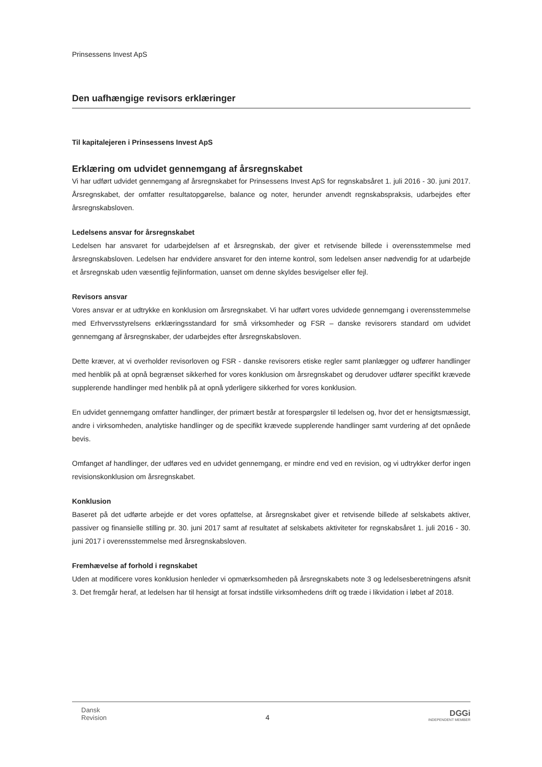Prinsessens Invest ApS
Den uafhængige revisors erklæringer
Til kapitalejeren i Prinsessens Invest ApS
Erklæring om udvidet gennemgang af årsregnskabet
Vi har udført udvidet gennemgang af årsregnskabet for Prinsessens Invest ApS for regnskabsåret 1. juli 2016 - 30. juni 2017. Årsregnskabet, der omfatter resultatopgørelse, balance og noter, herunder anvendt regnskabspraksis, udarbejdes efter årsregnskabsloven.
Ledelsens ansvar for årsregnskabet
Ledelsen har ansvaret for udarbejdelsen af et årsregnskab, der giver et retvisende billede i overensstemmelse med årsregnskabsloven. Ledelsen har endvidere ansvaret for den interne kontrol, som ledelsen anser nødvendig for at udarbejde et årsregnskab uden væsentlig fejlinformation, uanset om denne skyldes besvigelser eller fejl.
Revisors ansvar
Vores ansvar er at udtrykke en konklusion om årsregnskabet. Vi har udført vores udvidede gennemgang i overensstemmelse med Erhvervsstyrelsens erklæringsstandard for små virksomheder og FSR – danske revisorers standard om udvidet gennemgang af årsregnskaber, der udarbejdes efter årsregnskabsloven.
Dette kræver, at vi overholder revisorloven og FSR - danske revisorers etiske regler samt planlægger og udfører handlinger med henblik på at opnå begrænset sikkerhed for vores konklusion om årsregnskabet og derudover udfører specifikt krævede supplerende handlinger med henblik på at opnå yderligere sikkerhed for vores konklusion.
En udvidet gennemgang omfatter handlinger, der primært består at forespørgsler til ledelsen og, hvor det er hensigtsmæssigt, andre i virksomheden, analytiske handlinger og de specifikt krævede supplerende handlinger samt vurdering af det opnåede bevis.
Omfanget af handlinger, der udføres ved en udvidet gennemgang, er mindre end ved en revision, og vi udtrykker derfor ingen revisionskonklusion om årsregnskabet.
Konklusion
Baseret på det udførte arbejde er det vores opfattelse, at årsregnskabet giver et retvisende billede af selskabets aktiver, passiver og finansielle stilling pr. 30. juni 2017 samt af resultatet af selskabets aktiviteter for regnskabsåret 1. juli 2016 - 30. juni 2017 i overensstemmelse med årsregnskabsloven.
Fremhævelse af forhold i regnskabet
Uden at modificere vores konklusion henleder vi opmærksomheden på årsregnskabets note 3 og ledelsesberetningens afsnit 3. Det fremgår heraf, at ledelsen har til hensigt at forsat indstille virksomhedens drift og træde i likvidation i løbet af 2018.
Dansk
Revision
4
DGGi
INDEPENDENT MEMBER